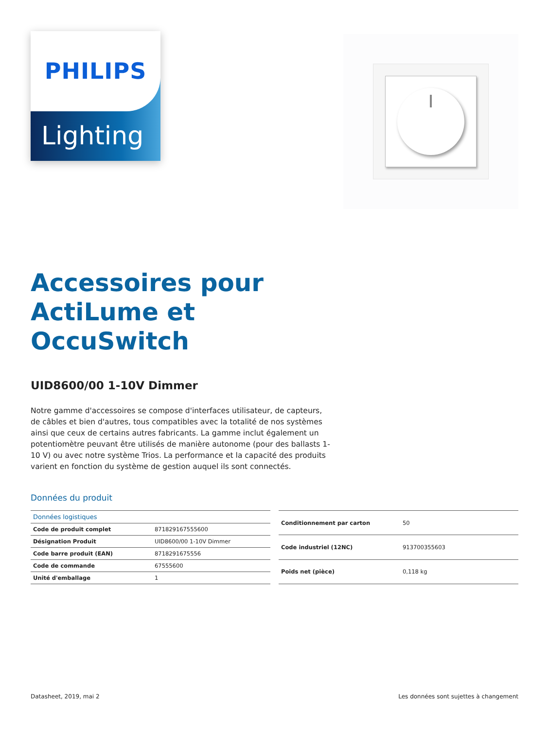PHILIPS
Lighting
Accessoires pour
ActiLume et
OccuSwitch
UID8600/00 1-10V Dimmer
Notre gamme d'accessoires se compose d'interfaces utilisateur, de capteurs, de câbles et bien d'autres, tous compatibles avec la totalité de nos systèmes ainsi que ceux de certains autres fabricants. La gamme inclut également un potentiomètre peuvant être utilisés de manière autonome (pour des ballasts 1-10 V) ou avec notre système Trios. La performance et la capacité des produits varient en fonction du système de gestion auquel ils sont connectés.
Données du produit
| Données logistiques | |
| --- | --- |
| Code de produit complet | 871829167555600 |
| Désignation Produit | UID8600/00 1-10V Dimmer |
| Code barre produit (EAN) | 8718291675556 |
| Code de commande | 67555600 |
| Unité d'emballage | 1 |
| Conditionnement par carton | 50 |
| Code industriel (12NC) | 913700355603 |
| Poids net (pièce) | 0,118 kg |
Datasheet, 2019, mai 2 Les données sont sujettes à changement